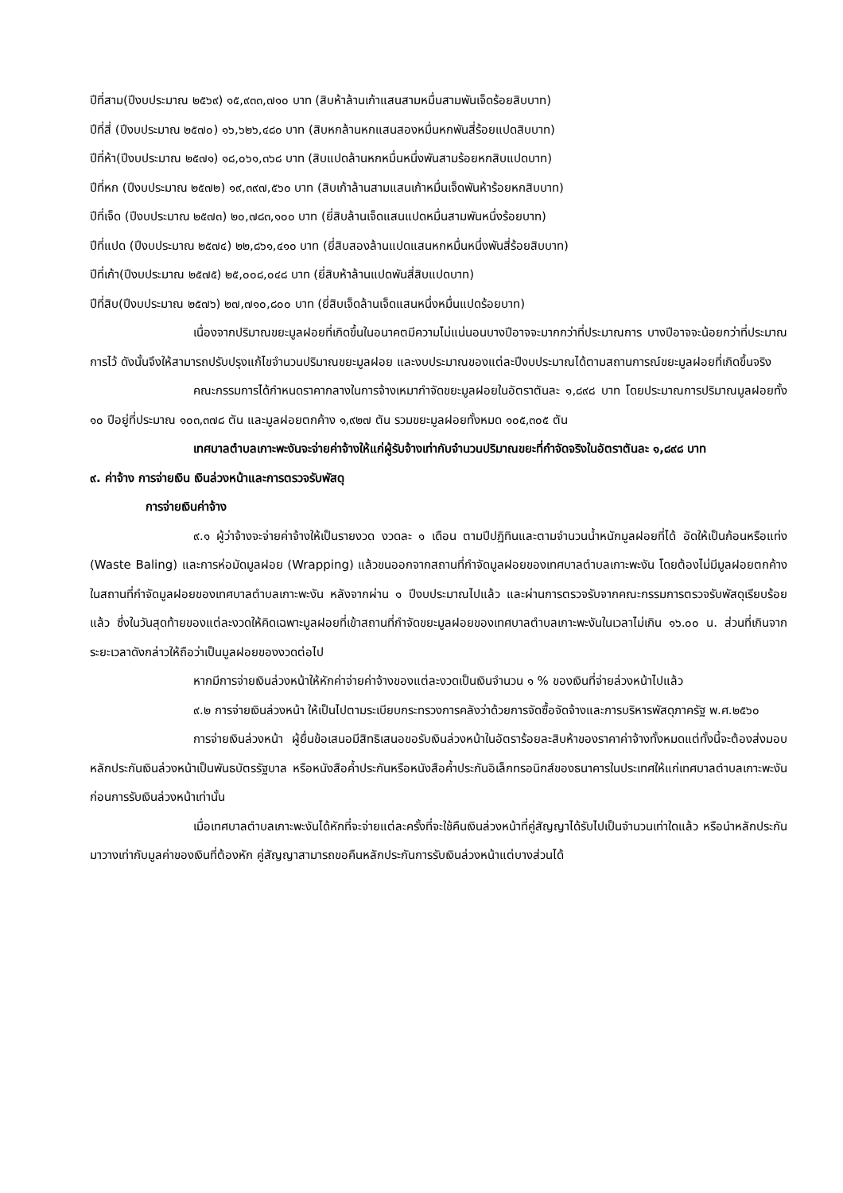ปีที่สาม(ปีงบประมาณ ๒๕๖๙) ๑๕,๙๓๓,๗๑๐ บาท (สิบห้าล้านเก้าแสนสามหมื่นสามพันเจ็ดร้อยสิบบาท)
ปีที่สี่ (ปีงบประมาณ ๒๕๗๐) ๑๖,๖๒๖,๔๘๐ บาท (สิบหกล้านหกแสนสองหมื่นหกพันสี่ร้อยแปดสิบบาท)
ปีที่ห้า(ปีงบประมาณ ๒๕๗๑) ๑๘,๐๖๑,๓๖๘ บาท (สิบแปดล้านหกหมื่นหนึ่งพันสามร้อยหกสิบแปดบาท)
ปีที่หก (ปีงบประมาณ ๒๕๗๒) ๑๙,๓๙๗,๕๖๐ บาท (สิบเก้าล้านสามแสนเก้าหมื่นเจ็ดพันห้าร้อยหกสิบบาท)
ปีที่เจ็ด (ปีงบประมาณ ๒๕๗๓) ๒๐,๗๘๓,๑๐๐ บาท (ยี่สิบล้านเจ็ดแสนแปดหมื่นสามพันหนึ่งร้อยบาท)
ปีที่แปด (ปีงบประมาณ ๒๕๗๔) ๒๒,๘๖๑,๔๑๐ บาท (ยี่สิบสองล้านแปดแสนหกหมื่นหนึ่งพันสี่ร้อยสิบบาท)
ปีที่เก้า(ปีงบประมาณ ๒๕๗๕) ๒๕,๐๐๘,๐๔๘ บาท (ยี่สิบห้าล้านแปดพันสี่สิบแปดบาท)
ปีที่สิบ(ปีงบประมาณ ๒๕๗๖) ๒๗,๗๑๐,๘๐๐ บาท (ยี่สิบเจ็ดล้านเจ็ดแสนหนึ่งหมื่นแปดร้อยบาท)
เนื่องจากปริมาณขยะมูลฝอยที่เกิดขึ้นในอนาคตมีความไม่แน่นอนบางปีอาจจะมากกว่าที่ประมาณการ บางปีอาจจะน้อยกว่าที่ประมาณการไว้ ดังนั้นจึงให้สามารถปรับปรุงแก้ไขจำนวนปริมาณขยะมูลฝอย และงบประมาณของแต่ละปีงบประมาณได้ตามสถานการณ์ขยะมูลฝอยที่เกิดขึ้นจริง
คณะกรรมการได้กำหนดราคากลางในการจ้างเหมากำจัดขยะมูลฝอยในอัตราตันละ ๑,๘๙๘ บาท โดยประมาณการปริมาณมูลฝอยทั้ง ๑๐ ปีอยู่ที่ประมาณ ๑๐๓,๓๗๘ ตัน และมูลฝอยตกค้าง ๑,๙๒๗ ตัน รวมขยะมูลฝอยทั้งหมด ๑๐๕,๓๐๕ ตัน
เทศบาลตำบลเกาะพะงันจะจ่ายค่าจ้างให้แก่ผู้รับจ้างเท่ากับจำนวนปริมาณขยะที่กำจัดจริงในอัตราตันละ ๑,๘๙๘ บาท
๙. ค่าจ้าง การจ่ายเงิน เงินล่วงหน้าและการตรวจรับพัสดุ
การจ่ายเงินค่าจ้าง
๙.๑ ผู้ว่าจ้างจะจ่ายค่าจ้างให้เป็นรายงวด งวดละ ๑ เดือน ตามปีปฏิทินและตามจำนวนน้ำหนักมูลฝอยที่ได้ อัดให้เป็นก้อนหรือแท่ง (Waste Baling) และการห่อมัดมูลฝอย (Wrapping) แล้วขนออกจากสถานที่กำจัดมูลฝอยของเทศบาลตำบลเกาะพะงัน โดยต้องไม่มีมูลฝอยตกค้างในสถานที่กำจัดมูลฝอยของเทศบาลตำบลเกาะพะงัน หลังจากผ่าน ๑ ปีงบประมาณไปแล้ว และผ่านการตรวจรับจากคณะกรรมการตรวจรับพัสดุเรียบร้อยแล้ว ซึ่งในวันสุดท้ายของแต่ละงวดให้คิดเฉพาะมูลฝอยที่เข้าสถานที่กำจัดขยะมูลฝอยของเทศบาลตำบลเกาะพะงันในเวลาไม่เกิน ๑๖.๐๐ น. ส่วนที่เกินจากระยะเวลาดังกล่าวให้ถือว่าเป็นมูลฝอยของงวดต่อไป
หากมีการจ่ายเงินล่วงหน้าให้หักค่าจ่ายค่าจ้างของแต่ละงวดเป็นเงินจำนวน ๑ % ของเงินที่จ่ายล่วงหน้าไปแล้ว
๙.๒ การจ่ายเงินล่วงหน้า ให้เป็นไปตามระเบียบกระทรวงการคลังว่าด้วยการจัดซื้อจัดจ้างและการบริหารพัสดุภาครัฐ พ.ศ.๒๕๖๐
การจ่ายเงินล่วงหน้า ผู้ยื่นข้อเสนอมีสิทธิเสนอขอรับเงินล่วงหน้าในอัตราร้อยละสิบห้าของราคาค่าจ้างทั้งหมดแต่ทั้งนี้จะต้องส่งมอบหลักประกันเงินล่วงหน้าเป็นพันธบัตรรัฐบาล หรือหนังสือค้ำประกันหรือหนังสือค้ำประกันอิเล็กทรอนิกส์ของธนาคารในประเทศให้แก่เทศบาลตำบลเกาะพะงัน ก่อนการรับเงินล่วงหน้าเท่านั้น
เมื่อเทศบาลตำบลเกาะพะงันได้หักที่จะจ่ายแต่ละครั้งที่จะใช้คืนเงินล่วงหน้าที่คู่สัญญาได้รับไปเป็นจำนวนเท่าใดแล้ว หรือนำหลักประกันมาวางเท่ากับมูลค่าของเงินที่ต้องหัก คู่สัญญาสามารถขอคืนหลักประกันการรับเงินล่วงหน้าแต่บางส่วนได้